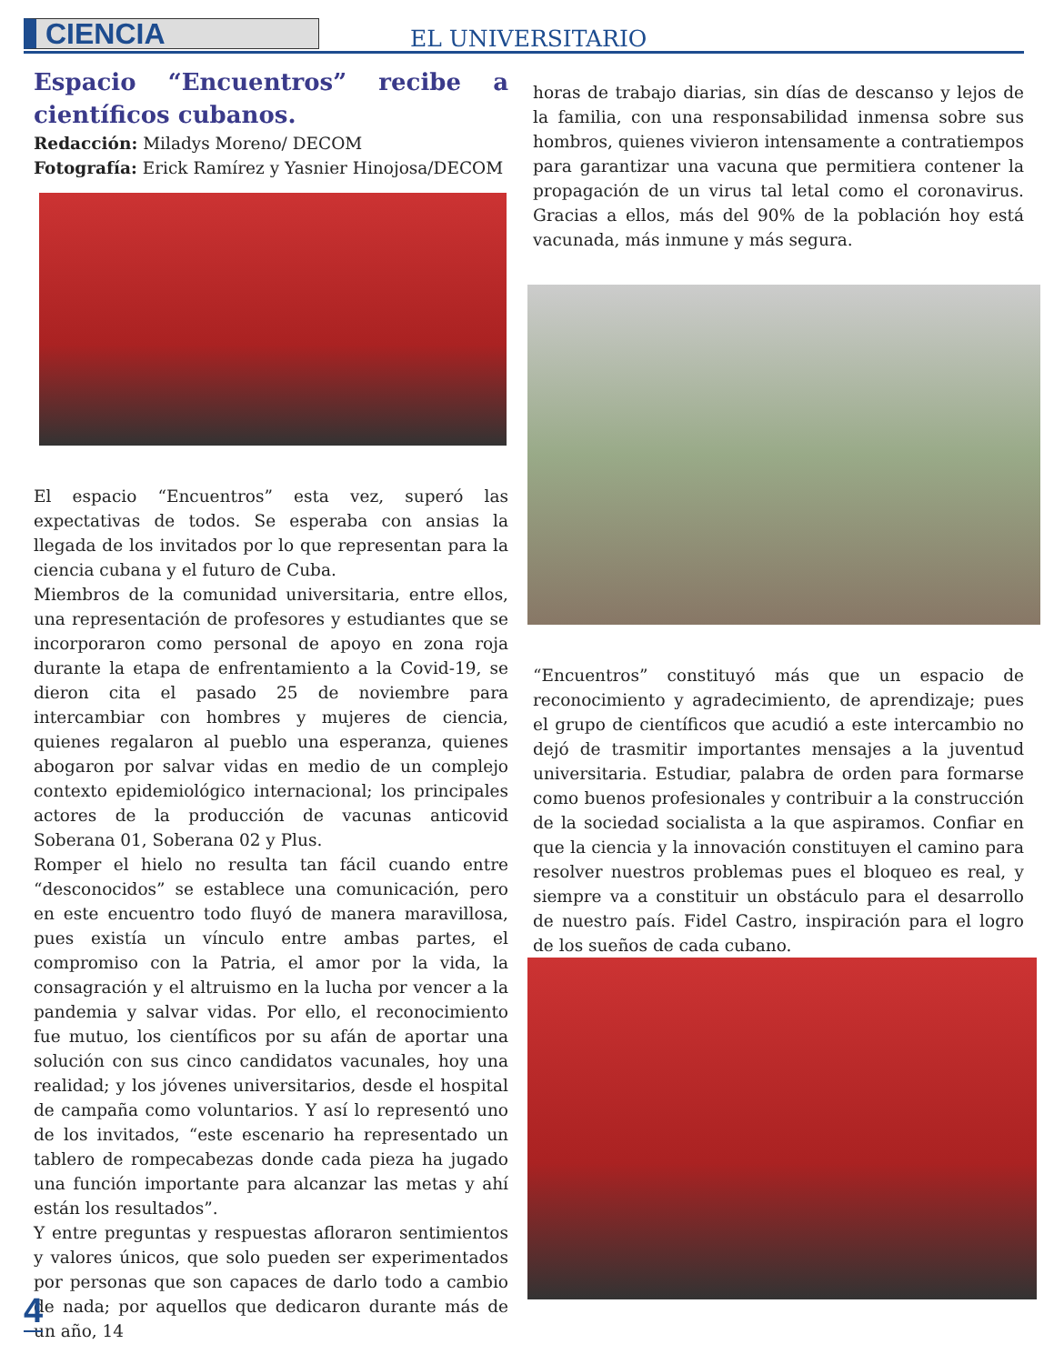CIENCIA EL UNIVERSITARIO
Espacio “Encuentros” recibe a científicos cubanos.
Redacción: Miladys Moreno/ DECOM
Fotografía: Erick Ramírez y Yasnier Hinojosa/DECOM
El espacio “Encuentros” esta vez, superó las expectativas de todos. Se esperaba con ansias la llegada de los invitados por lo que representan para la ciencia cubana y el futuro de Cuba.
Miembros de la comunidad universitaria, entre ellos, una representación de profesores y estudiantes que se incorporaron como personal de apoyo en zona roja durante la etapa de enfrentamiento a la Covid-19, se dieron cita el pasado 25 de noviembre para intercambiar con hombres y mujeres de ciencia, quienes regalaron al pueblo una esperanza, quienes abogaron por salvar vidas en medio de un complejo contexto epidemiológico internacional; los principales actores de la producción de vacunas anticovid Soberana 01, Soberana 02 y Plus.
Romper el hielo no resulta tan fácil cuando entre “desconocidos” se establece una comunicación, pero en este encuentro todo fluyó de manera maravillosa, pues existía un vínculo entre ambas partes, el compromiso con la Patria, el amor por la vida, la consagración y el altruismo en la lucha por vencer a la pandemia y salvar vidas. Por ello, el reconocimiento fue mutuo, los científicos por su afán de aportar una solución con sus cinco candidatos vacunales, hoy una realidad; y los jóvenes universitarios, desde el hospital de campaña como voluntarios. Y así lo representó uno de los invitados, “este escenario ha representado un tablero de rompecabezas donde cada pieza ha jugado una función importante para alcanzar las metas y ahí están los resultados”.
Y entre preguntas y respuestas afloraron sentimientos y valores únicos, que solo pueden ser experimentados por personas que son capaces de darlo todo a cambio de nada; por aquellos que dedicaron durante más de un año, 14
horas de trabajo diarias, sin días de descanso y lejos de la familia, con una responsabilidad inmensa sobre sus hombros, quienes vivieron intensamente a contratiempos para garantizar una vacuna que permitiera contener la propagación de un virus tal letal como el coronavirus. Gracias a ellos, más del 90% de la población hoy está vacunada, más inmune y más segura.
“Encuentros” constituyó más que un espacio de reconocimiento y agradecimiento, de aprendizaje; pues el grupo de científicos que acudió a este intercambio no dejó de trasmitir importantes mensajes a la juventud universitaria. Estudiar, palabra de orden para formarse como buenos profesionales y contribuir a la construcción de la sociedad socialista a la que aspiramos. Confiar en que la ciencia y la innovación constituyen el camino para resolver nuestros problemas pues el bloqueo es real, y siempre va a constituir un obstáculo para el desarrollo de nuestro país. Fidel Castro, inspiración para el logro de los sueños de cada cubano.
4